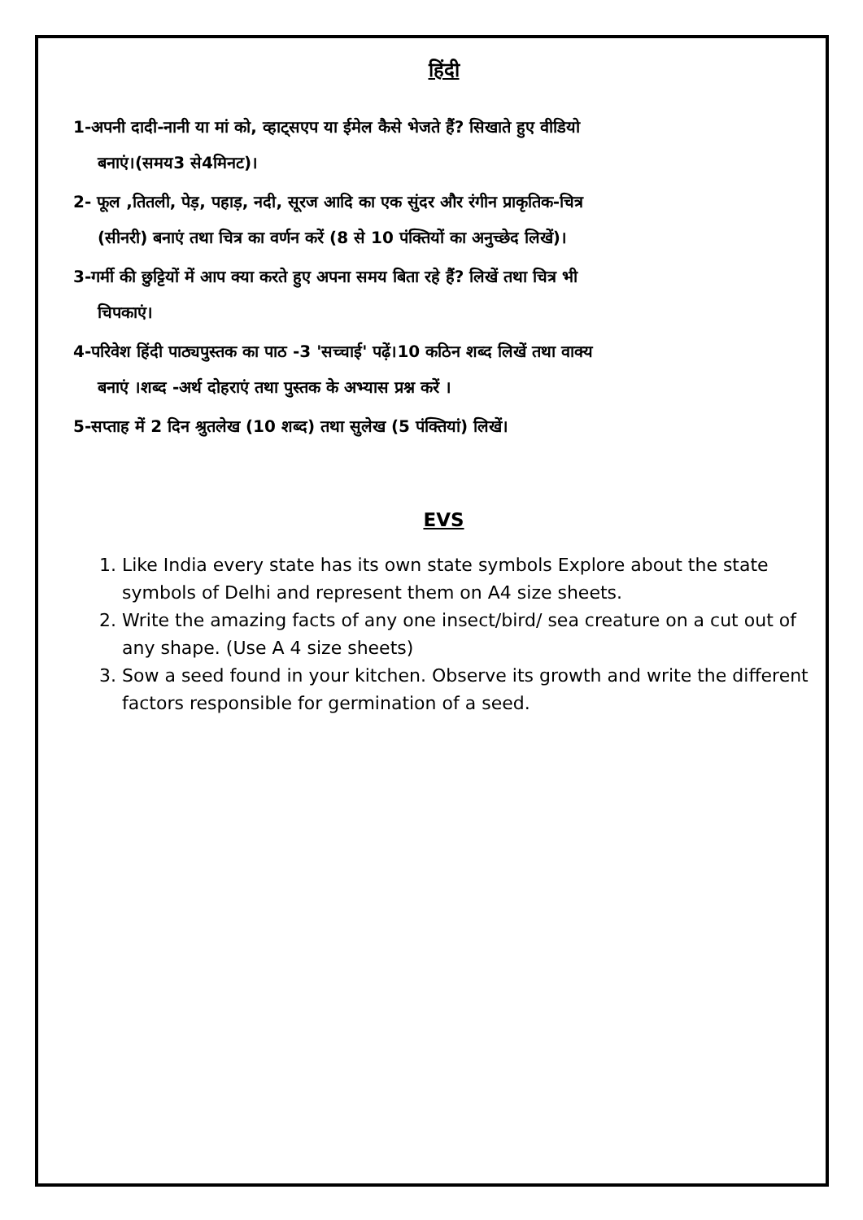हिंदी
1-अपनी दादी-नानी या मां को, व्हाट्सएप या ईमेल कैसे भेजते हैं? सिखाते हुए वीडियो
बनाएं।(समय3 से4मिनट)।
2- फूल ,तितली, पेड़, पहाड़, नदी, सूरज आदि का एक सुंदर और रंगीन प्राकृतिक-चित्र
(सीनरी) बनाएं तथा चित्र का वर्णन करें (8 से 10 पंक्तियों का अनुच्छेद लिखें)।
3-गर्मी की छुट्टियों में आप क्या करते हुए अपना समय बिता रहे हैं? लिखें तथा चित्र भी
चिपकाएं।
4-परिवेश हिंदी पाठ्यपुस्तक का पाठ -3 'सच्चाई' पढ़ें।10 कठिन शब्द लिखें तथा वाक्य
बनाएं ।शब्द -अर्थ दोहराएं तथा पुस्तक के अभ्यास प्रश्न करें ।
5-सप्ताह में 2 दिन श्रुतलेख (10 शब्द) तथा सुलेख (5 पंक्तियां) लिखें।
EVS
1. Like India every state has its own state symbols Explore about the state symbols of Delhi and represent them on A4 size sheets.
2. Write the amazing facts of any one insect/bird/ sea creature on a cut out of any shape. (Use A 4 size sheets)
3. Sow a seed found in your kitchen. Observe its growth and write the different factors responsible for germination of a seed.